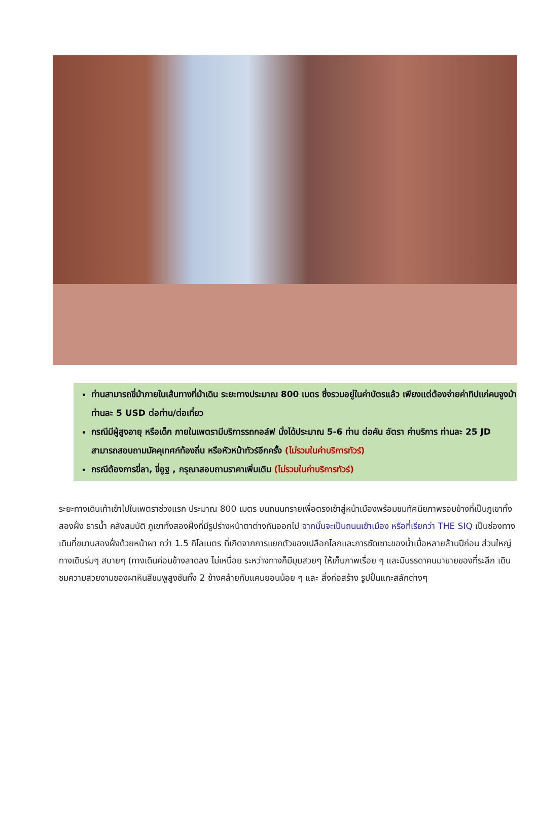ท่านสามารถขี่ม้าภายในเส้นทางที่ม้าเดิน ระยะทางประมาณ 800 เมตร ซึ่งรวมอยู่ในค่าบัตรแล้ว เพียงแต่ต้องจ่ายค่าทิปแก่คนจูงม้า ท่านละ 5 USD ต่อท่าน/ต่อเที่ยว
กรณีมีผู้สูงอายุ หรือเด็ก ภายในเพตรามีบริการรถกอล์ฟ นั่งได้ประมาณ 5-6 ท่าน ต่อคัน อัตรา ค่าบริการ ท่านละ 25 JD สามารถสอบถามมัคคุเทศก์ท้องถิ่น หรือหัวหน้าทัวร์อีกครั้ง (ไม่รวมในค่าบริการทัวร์)
กรณีต้องการขี่ลา, ขี่อูฐ , กรุณาสอบถามราคาเพิ่มเติม (ไม่รวมในค่าบริการทัวร์)
ระยะทางเดินเท้าเข้าไปในเพตราช่วงแรก ประมาณ 800 เมตร บนถนนทรายเพื่อตรงเข้าสู่หน้าเมืองพร้อมชมทัศนียภาพรอบข้างที่เป็นภูเขาทั้งสองฝั่ง ธารน้ำ คลังสมบัติ ภูเขาทั้งสองฝั่งที่มีรูปร่างหน้าตาต่างกันออกไป จากนั้นจะเป็นถนนเข้าเมือง หรือที่เรียกว่า THE SIQ เป็นช่องทางเดินที่ขนาบสองฝั่งด้วยหน้าผา กว่า 1.5 กิโลเมตร ที่เกิดจากการแยกตัวของเปลือกโลกและการซัดเซาะของน้ำเมื่อหลายล้านปีก่อน ส่วนใหญ่ทางเดินร่มๆ สบายๆ (ทางเดินค่อนข้างลาดลง ไม่เหนื่อย ระหว่างทางก็มีมุมสวยๆ ให้เก็บภาพเรื่อย ๆ และมีบรรดาคนมาขายของที่ระลึก เดินชมความสวยงามของผาหินสีชมพูสูงชันทั้ง 2 ข้างคล้ายกับแคนยอนน้อย ๆ และ สิ่งก่อสร้าง รูปปั้นแกะสลักต่างๆ